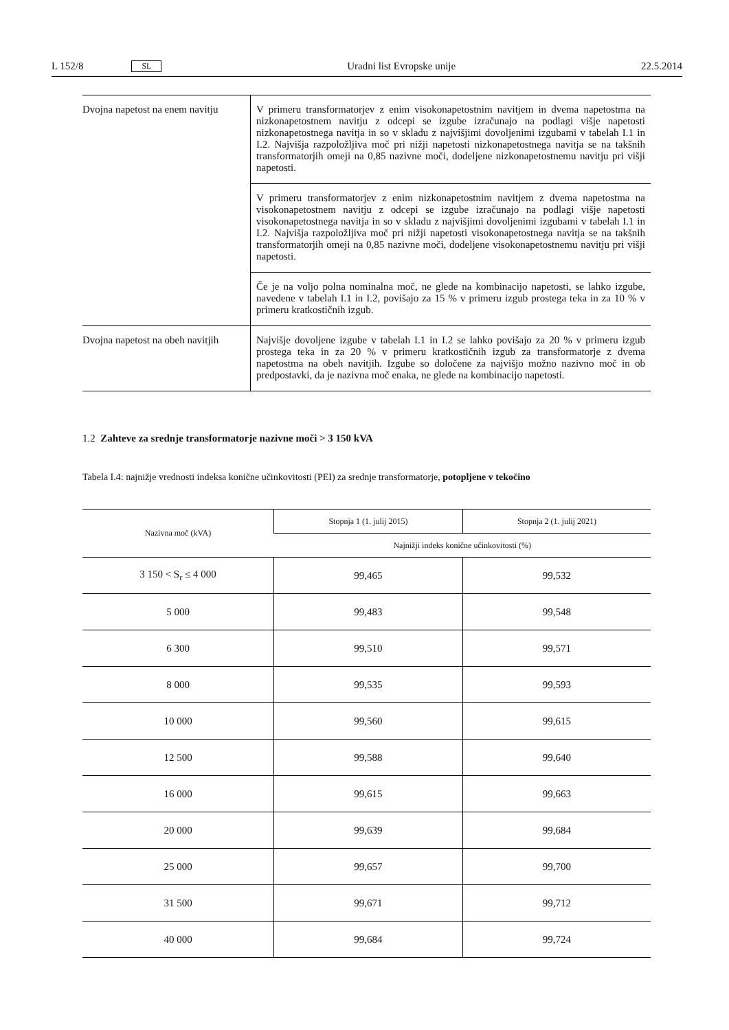L 152/8 SL Uradni list Evropske unije 22.5.2014
| Dvojna napetost na enem navitju | V primeru transformatorjev z enim visokonapetostnim navitjem in dvema napetostma na nizkonapetostnem navitju z odcepi se izgube izračunajo na podlagi višje napetosti nizkonapetostnega navitja in so v skladu z najvišjimi dovoljenimi izgubami v tabelah I.1 in I.2. Najvišja razpoložljiva moč pri nižji napetosti nizkonapetostnega navitja se na takšnih transformatorjih omeji na 0,85 nazivne moči, dodeljene nizkonapetostnemu navitju pri višji napetosti. |
| | V primeru transformatorjev z enim nizkonapetostnim navitjem z dvema napetostma na visokonapetostnem navitju z odcepi se izgube izračunajo na podlagi višje napetosti visokonapetostnega navitja in so v skladu z najvišjimi dovoljenimi izgubami v tabelah I.1 in I.2. Najvišja razpoložljiva moč pri nižji napetosti visokonapetostnega navitja se na takšnih transformatorjih omeji na 0,85 nazivne moči, dodeljene visokonapetostnemu navitju pri višji napetosti. |
| | Če je na voljo polna nominalna moč, ne glede na kombinacijo napetosti, se lahko izgube, navedene v tabelah I.1 in I.2, povišajo za 15 % v primeru izgub prostega teka in za 10 % v primeru kratkostičnih izgub. |
| Dvojna napetost na obeh navitjih | Najvišje dovoljene izgube v tabelah I.1 in I.2 se lahko povišajo za 20 % v primeru izgub prostega teka in za 20 % v primeru kratkostičnih izgub za transformatorje z dvema napetostma na obeh navitjih. Izgube so določene za najvišjo možno nazivno moč in ob predpostavki, da je nazivna moč enaka, ne glede na kombinacijo napetosti. |
1.2 Zahteve za srednje transformatorje nazivne moči > 3 150 kVA
Tabela I.4: najnižje vrednosti indeksa konične učinkovitosti (PEI) za srednje transformatorje, potopljene v tekočino
| Nazivna moč (kVA) | Stopnja 1 (1. julij 2015) | Stopnja 2 (1. julij 2021) |
| --- | --- | --- |
| | Najnižji indeks konične učinkovitosti (%) | |
| 3 150 < S<sub>r</sub> ≤ 4 000 | 99,465 | 99,532 |
| 5 000 | 99,483 | 99,548 |
| 6 300 | 99,510 | 99,571 |
| 8 000 | 99,535 | 99,593 |
| 10 000 | 99,560 | 99,615 |
| 12 500 | 99,588 | 99,640 |
| 16 000 | 99,615 | 99,663 |
| 20 000 | 99,639 | 99,684 |
| 25 000 | 99,657 | 99,700 |
| 31 500 | 99,671 | 99,712 |
| 40 000 | 99,684 | 99,724 |